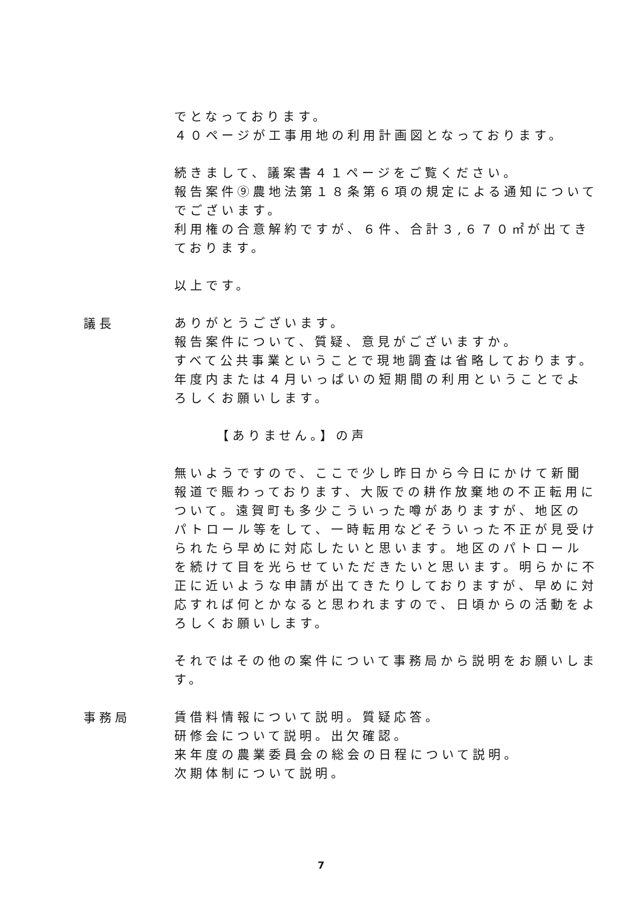でとなっております。
４０ページが工事用地の利用計画図となっております。
続きまして、議案書４１ページをご覧ください。
報告案件⑨農地法第１８条第６項の規定による通知についてでございます。
利用権の合意解約ですが、６件、合計３,６７０㎡が出てきております。
以上です。
議長
ありがとうございます。
報告案件について、質疑、意見がございますか。
すべて公共事業ということで現地調査は省略しております。
年度内または４月いっぱいの短期間の利用ということでよろしくお願いします。
【ありません。】の声
無いようですので、ここで少し昨日から今日にかけて新聞報道で賑わっております、大阪での耕作放棄地の不正転用について。遠賀町も多少こういった噂がありますが、地区のパトロール等をして、一時転用などそういった不正が見受けられたら早めに対応したいと思います。地区のパトロールを続けて目を光らせていただきたいと思います。明らかに不正に近いような申請が出てきたりしておりますが、早めに対応すれば何とかなると思われますので、日頃からの活動をよろしくお願いします。
それではその他の案件について事務局から説明をお願いします。
事務局
賃借料情報について説明。質疑応答。
研修会について説明。出欠確認。
来年度の農業委員会の総会の日程について説明。
次期体制について説明。
7